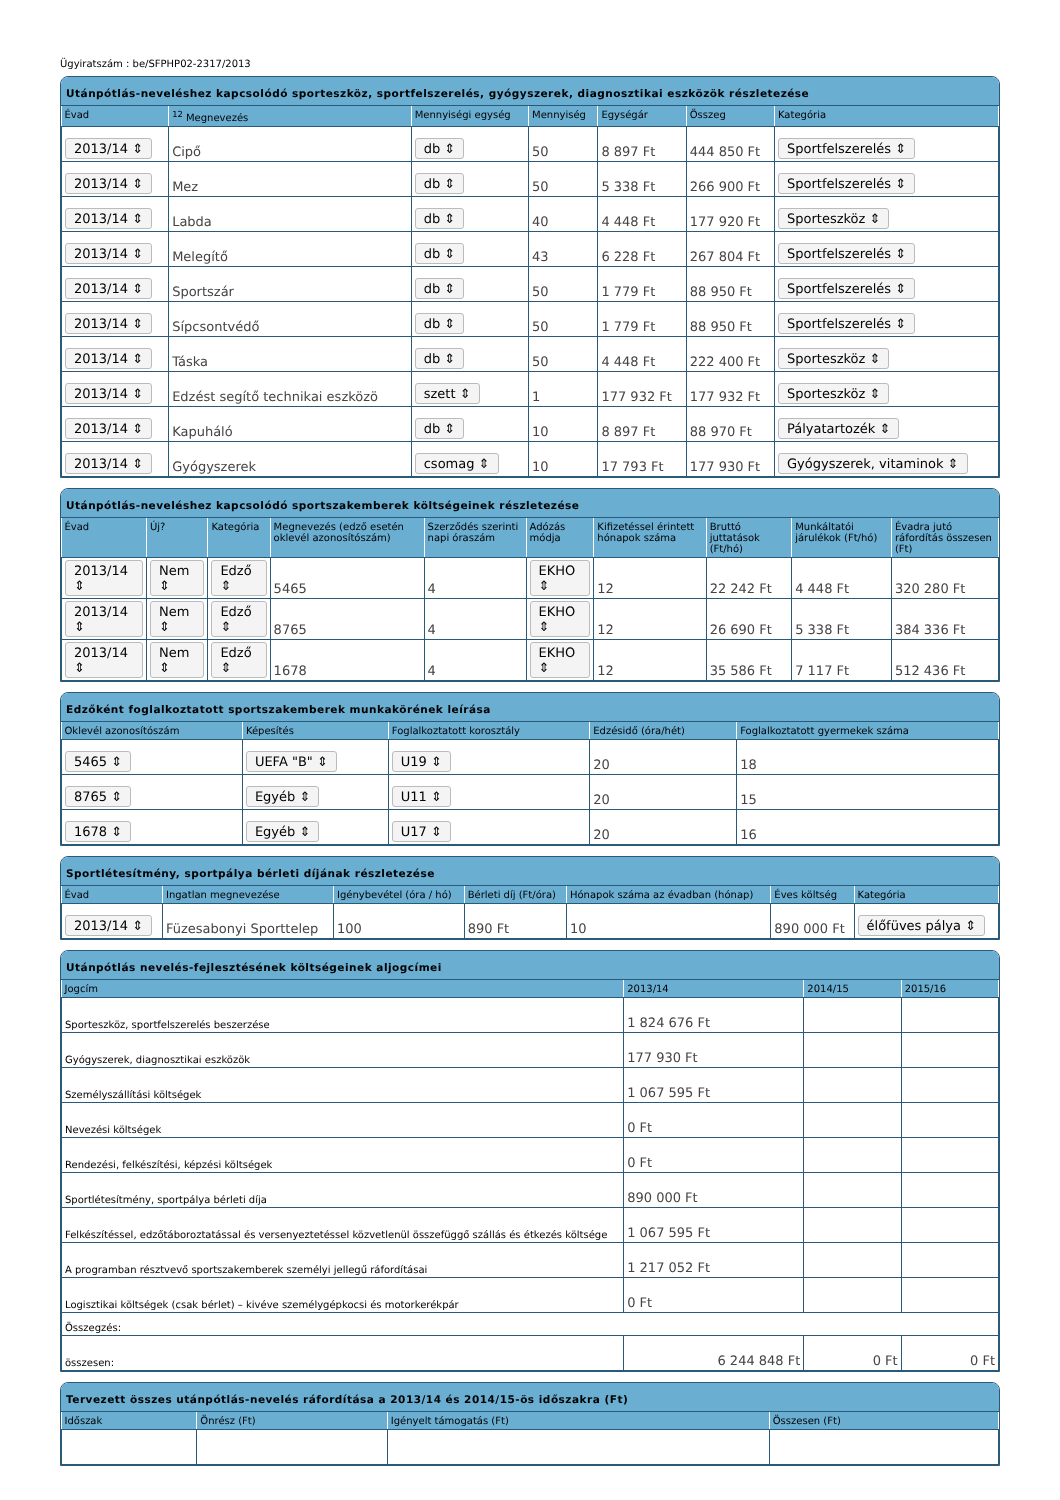Ügyiratszám : be/SFPHP02-2317/2013
Utánpótlás-neveléshez kapcsolódó sporteszköz, sportfelszerelés, gyógyszerek, diagnosztikai eszközök részletezése
| Évad | <sup>12</sup> Megnevezés | Mennyiségi egység | Mennyiség | Egységár | Összeg | Kategória |
| --- | --- | --- | --- | --- | --- | --- |
| 2013/14 ⇕ | Cipő | db ⇕ | 50 | 8 897 Ft | 444 850 Ft | Sportfelszerelés ⇕ |
| 2013/14 ⇕ | Mez | db ⇕ | 50 | 5 338 Ft | 266 900 Ft | Sportfelszerelés ⇕ |
| 2013/14 ⇕ | Labda | db ⇕ | 40 | 4 448 Ft | 177 920 Ft | Sporteszköz ⇕ |
| 2013/14 ⇕ | Melegítő | db ⇕ | 43 | 6 228 Ft | 267 804 Ft | Sportfelszerelés ⇕ |
| 2013/14 ⇕ | Sportszár | db ⇕ | 50 | 1 779 Ft | 88 950 Ft | Sportfelszerelés ⇕ |
| 2013/14 ⇕ | Sípcsontvédő | db ⇕ | 50 | 1 779 Ft | 88 950 Ft | Sportfelszerelés ⇕ |
| 2013/14 ⇕ | Táska | db ⇕ | 50 | 4 448 Ft | 222 400 Ft | Sporteszköz ⇕ |
| 2013/14 ⇕ | Edzést segítő technikai eszközö | szett ⇕ | 1 | 177 932 Ft | 177 932 Ft | Sporteszköz ⇕ |
| 2013/14 ⇕ | Kapuháló | db ⇕ | 10 | 8 897 Ft | 88 970 Ft | Pályatartozék ⇕ |
| 2013/14 ⇕ | Gyógyszerek | csomag ⇕ | 10 | 17 793 Ft | 177 930 Ft | Gyógyszerek, vitaminok ⇕ |
Utánpótlás-neveléshez kapcsolódó sportszakemberek költségeinek részletezése
| Évad | Új? | Kategória | Megnevezés (edző esetén oklevél azonosítószám) | Szerződés szerinti napi óraszám | Adózás módja | Kifizetéssel érintett hónapok száma | Bruttó juttatások (Ft/hó) | Munkáltatói járulékok (Ft/hó) | Évadra jutó ráfordítás összesen (Ft) |
| --- | --- | --- | --- | --- | --- | --- | --- | --- | --- |
| 2013/14 ⇕ | Nem ⇕ | Edző ⇕ | 5465 | 4 | EKHO ⇕ | 12 | 22 242 Ft | 4 448 Ft | 320 280 Ft |
| 2013/14 ⇕ | Nem ⇕ | Edző ⇕ | 8765 | 4 | EKHO ⇕ | 12 | 26 690 Ft | 5 338 Ft | 384 336 Ft |
| 2013/14 ⇕ | Nem ⇕ | Edző ⇕ | 1678 | 4 | EKHO ⇕ | 12 | 35 586 Ft | 7 117 Ft | 512 436 Ft |
Edzőként foglalkoztatott sportszakemberek munkakörének leírása
| Oklevél azonosítószám | Képesítés | Foglalkoztatott korosztály | Edzésidő (óra/hét) | Foglalkoztatott gyermekek száma |
| --- | --- | --- | --- | --- |
| 5465 ⇕ | UEFA "B" ⇕ | U19 ⇕ | 20 | 18 |
| 8765 ⇕ | Egyéb ⇕ | U11 ⇕ | 20 | 15 |
| 1678 ⇕ | Egyéb ⇕ | U17 ⇕ | 20 | 16 |
Sportlétesítmény, sportpálya bérleti díjának részletezése
| Évad | Ingatlan megnevezése | Igénybevétel (óra / hó) | Bérleti díj (Ft/óra) | Hónapok száma az évadban (hónap) | Éves költség | Kategória |
| --- | --- | --- | --- | --- | --- | --- |
| 2013/14 ⇕ | Füzesabonyi Sporttelep | 100 | 890 Ft | 10 | 890 000 Ft | élőfüves pálya ⇕ |
Utánpótlás nevelés-fejlesztésének költségeinek aljogcímei
| Jogcím | 2013/14 | 2014/15 | 2015/16 |
| --- | --- | --- | --- |
| Sporteszköz, sportfelszerelés beszerzése | 1 824 676 Ft | | |
| Gyógyszerek, diagnosztikai eszközök | 177 930 Ft | | |
| Személyszállítási költségek | 1 067 595 Ft | | |
| Nevezési költségek | 0 Ft | | |
| Rendezési, felkészítési, képzési költségek | 0 Ft | | |
| Sportlétesítmény, sportpálya bérleti díja | 890 000 Ft | | |
| Felkészítéssel, edzőtáboroztatással és versenyeztetéssel közvetlenül összefüggő szállás és étkezés költsége | 1 067 595 Ft | | |
| A programban résztvevő sportszakemberek személyi jellegű ráfordításai | 1 217 052 Ft | | |
| Logisztikai költségek (csak bérlet) – kivéve személygépkocsi és motorkerékpár | 0 Ft | | |
| Összegzés: | | | |
| összesen: | 6 244 848 Ft | 0 Ft | 0 Ft |
Tervezett összes utánpótlás-nevelés ráfordítása a 2013/14 és 2014/15-ös időszakra (Ft)
| Időszak | Önrész (Ft) | Igényelt támogatás (Ft) | Összesen (Ft) |
| --- | --- | --- | --- |